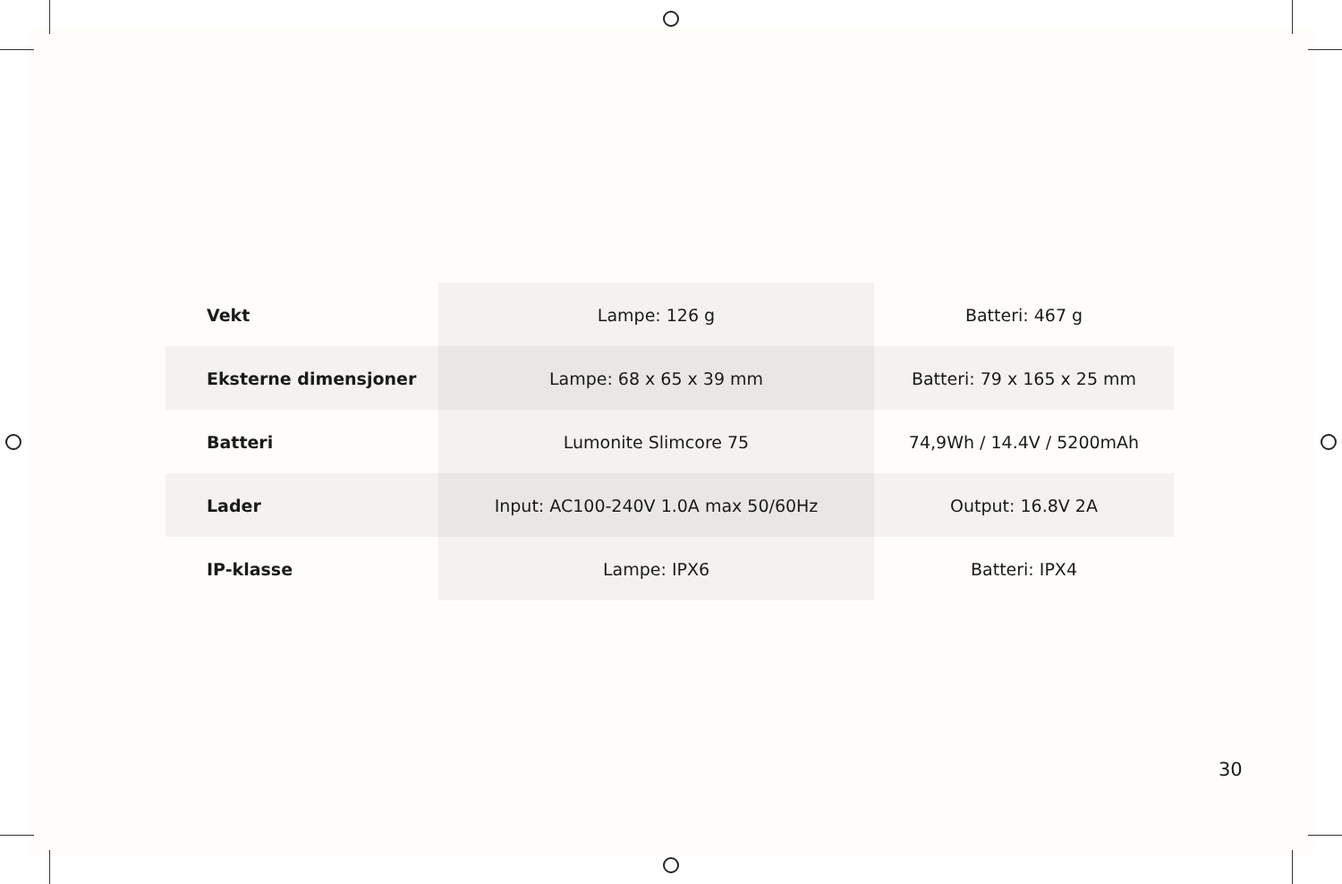| Vekt | Lampe: 126 g | Batteri: 467 g |
| Eksterne dimensjoner | Lampe: 68 x 65 x 39 mm | Batteri: 79 x 165 x 25 mm |
| Batteri | Lumonite Slimcore 75 | 74,9Wh / 14.4V / 5200mAh |
| Lader | Input: AC100-240V 1.0A max 50/60Hz | Output: 16.8V 2A |
| IP-klasse | Lampe: IPX6 | Batteri: IPX4 |
30